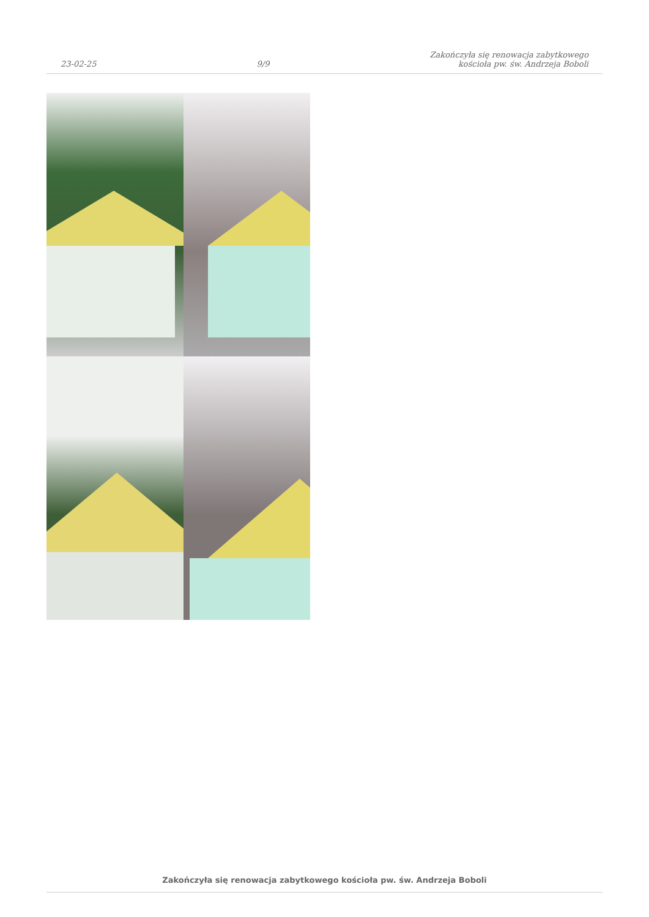23-02-25 9/9 Zakończyła się renowacja zabytkowego
kościoła pw. św. Andrzeja Boboli
Zakończyła się renowacja zabytkowego kościoła pw. św. Andrzeja Boboli